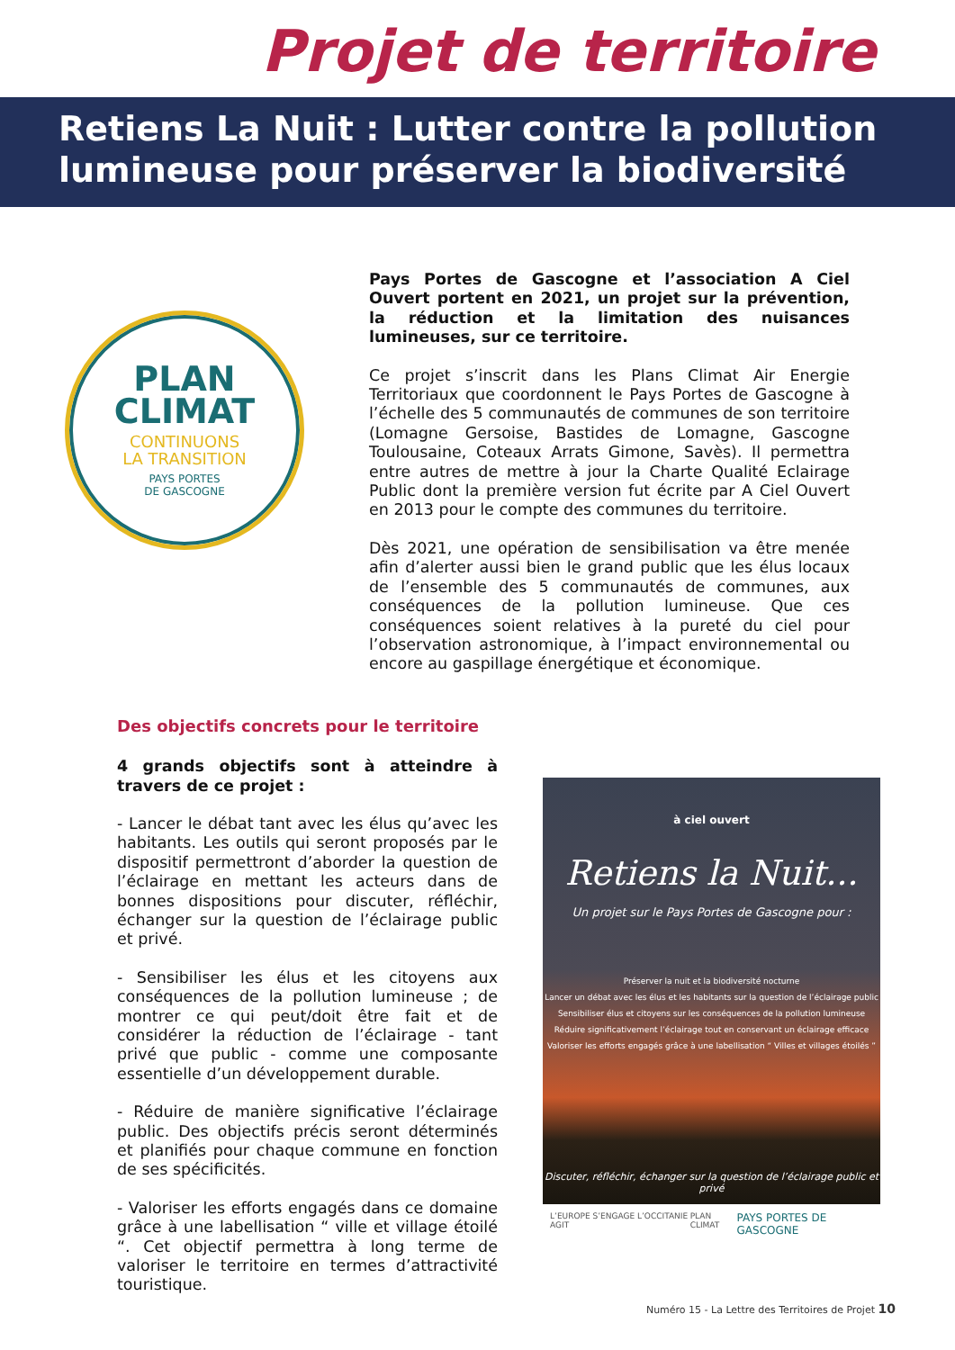Projet de territoire
Retiens La Nuit : Lutter contre la pollution lumineuse pour préserver la biodiversité
PLAN
CLIMAT
CONTINUONS
LA TRANSITION
PAYS PORTES
DE GASCOGNE
Pays Portes de Gascogne et l’association A Ciel Ouvert portent en 2021, un projet sur la prévention, la réduction et la limitation des nuisances lumineuses, sur ce territoire.
Ce projet s’inscrit dans les Plans Climat Air Energie Territoriaux que coordonnent le Pays Portes de Gascogne à l’échelle des 5 communautés de communes de son territoire (Lomagne Gersoise, Bastides de Lomagne, Gascogne Toulousaine, Coteaux Arrats Gimone, Savès). Il permettra entre autres de mettre à jour la Charte Qualité Eclairage Public dont la première version fut écrite par A Ciel Ouvert en 2013 pour le compte des communes du territoire.
Dès 2021, une opération de sensibilisation va être menée afin d’alerter aussi bien le grand public que les élus locaux de l’ensemble des 5 communautés de communes, aux conséquences de la pollution lumineuse. Que ces conséquences soient relatives à la pureté du ciel pour l’observation astronomique, à l’impact environnemental ou encore au gaspillage énergétique et économique.
Des objectifs concrets pour le territoire
4 grands objectifs sont à atteindre à travers de ce projet :
- Lancer le débat tant avec les élus qu’avec les habitants. Les outils qui seront proposés par le dispositif permettront d’aborder la question de l’éclairage en mettant les acteurs dans de bonnes dispositions pour discuter, réfléchir, échanger sur la question de l’éclairage public et privé.
- Sensibiliser les élus et les citoyens aux conséquences de la pollution lumineuse ; de montrer ce qui peut/doit être fait et de considérer la réduction de l’éclairage - tant privé que public - comme une composante essentielle d’un développement durable.
- Réduire de manière significative l’éclairage public. Des objectifs précis seront déterminés et planifiés pour chaque commune en fonction de ses spécificités.
- Valoriser les efforts engagés dans ce domaine grâce à une labellisation “ ville et village étoilé “. Cet objectif permettra à long terme de valoriser le territoire en termes d’attractivité touristique.
à ciel ouvert
Retiens la Nuit...
Un projet sur le Pays Portes de Gascogne pour :
Préserver la nuit et la biodiversité nocturne
Lancer un débat avec les élus et les habitants sur la question de l’éclairage public
Sensibiliser élus et citoyens sur les conséquences de la pollution lumineuse
Réduire significativement l’éclairage tout en conservant un éclairage efficace
Valoriser les efforts engagés grâce à une labellisation “ Villes et villages étoilés ”
Discuter, réfléchir, échanger sur la question de l’éclairage public et privé
L’EUROPE S’ENGAGE L’OCCITANIE AGIT PLAN CLIMAT PAYS PORTES DE GASCOGNE
Numéro 15 - La Lettre des Territoires de Projet 10